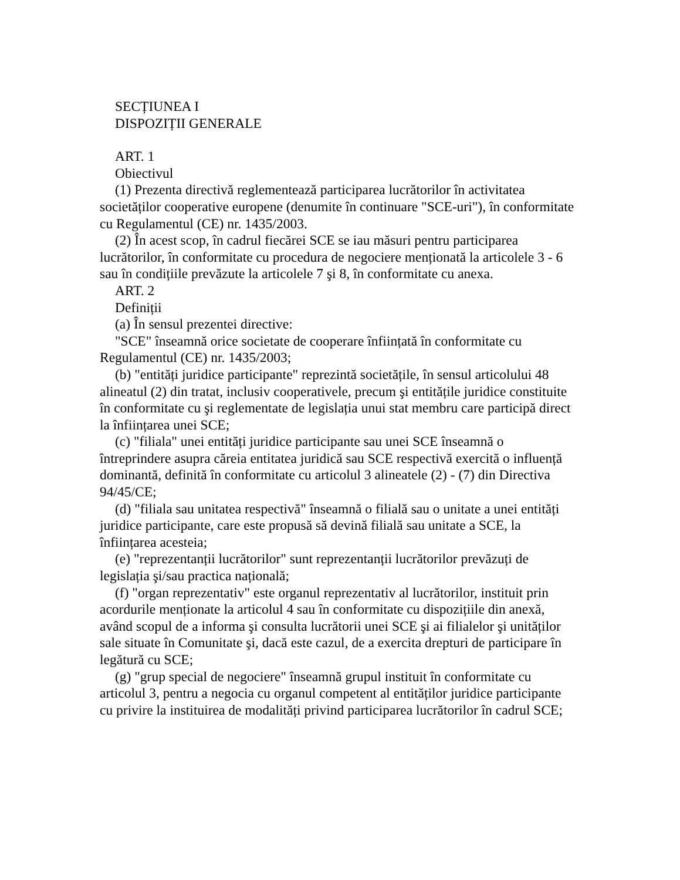SECȚIUNEA I
DISPOZIȚII GENERALE
ART. 1
Obiectivul
(1) Prezenta directivă reglementează participarea lucrătorilor în activitatea societăților cooperative europene (denumite în continuare "SCE-uri"), în conformitate cu Regulamentul (CE) nr. 1435/2003.
(2) În acest scop, în cadrul fiecărei SCE se iau măsuri pentru participarea lucrătorilor, în conformitate cu procedura de negociere menționată la articolele 3 - 6 sau în condițiile prevăzute la articolele 7 şi 8, în conformitate cu anexa.
ART. 2
Definiții
(a) În sensul prezentei directive:
"SCE" înseamnă orice societate de cooperare înființată în conformitate cu Regulamentul (CE) nr. 1435/2003;
(b) "entități juridice participante" reprezintă societățile, în sensul articolului 48 alineatul (2) din tratat, inclusiv cooperativele, precum şi entitățile juridice constituite în conformitate cu şi reglementate de legislația unui stat membru care participă direct la înființarea unei SCE;
(c) "filiala" unei entități juridice participante sau unei SCE înseamnă o întreprindere asupra căreia entitatea juridică sau SCE respectivă exercită o influență dominantă, definită în conformitate cu articolul 3 alineatele (2) - (7) din Directiva 94/45/CE;
(d) "filiala sau unitatea respectivă" înseamnă o filială sau o unitate a unei entități juridice participante, care este propusă să devină filială sau unitate a SCE, la înființarea acesteia;
(e) "reprezentanții lucrătorilor" sunt reprezentanții lucrătorilor prevăzuți de legislația şi/sau practica națională;
(f) "organ reprezentativ" este organul reprezentativ al lucrătorilor, instituit prin acordurile menționate la articolul 4 sau în conformitate cu dispozițiile din anexă, având scopul de a informa şi consulta lucrătorii unei SCE şi ai filialelor şi unităților sale situate în Comunitate şi, dacă este cazul, de a exercita drepturi de participare în legătură cu SCE;
(g) "grup special de negociere" înseamnă grupul instituit în conformitate cu articolul 3, pentru a negocia cu organul competent al entităților juridice participante cu privire la instituirea de modalități privind participarea lucrătorilor în cadrul SCE;